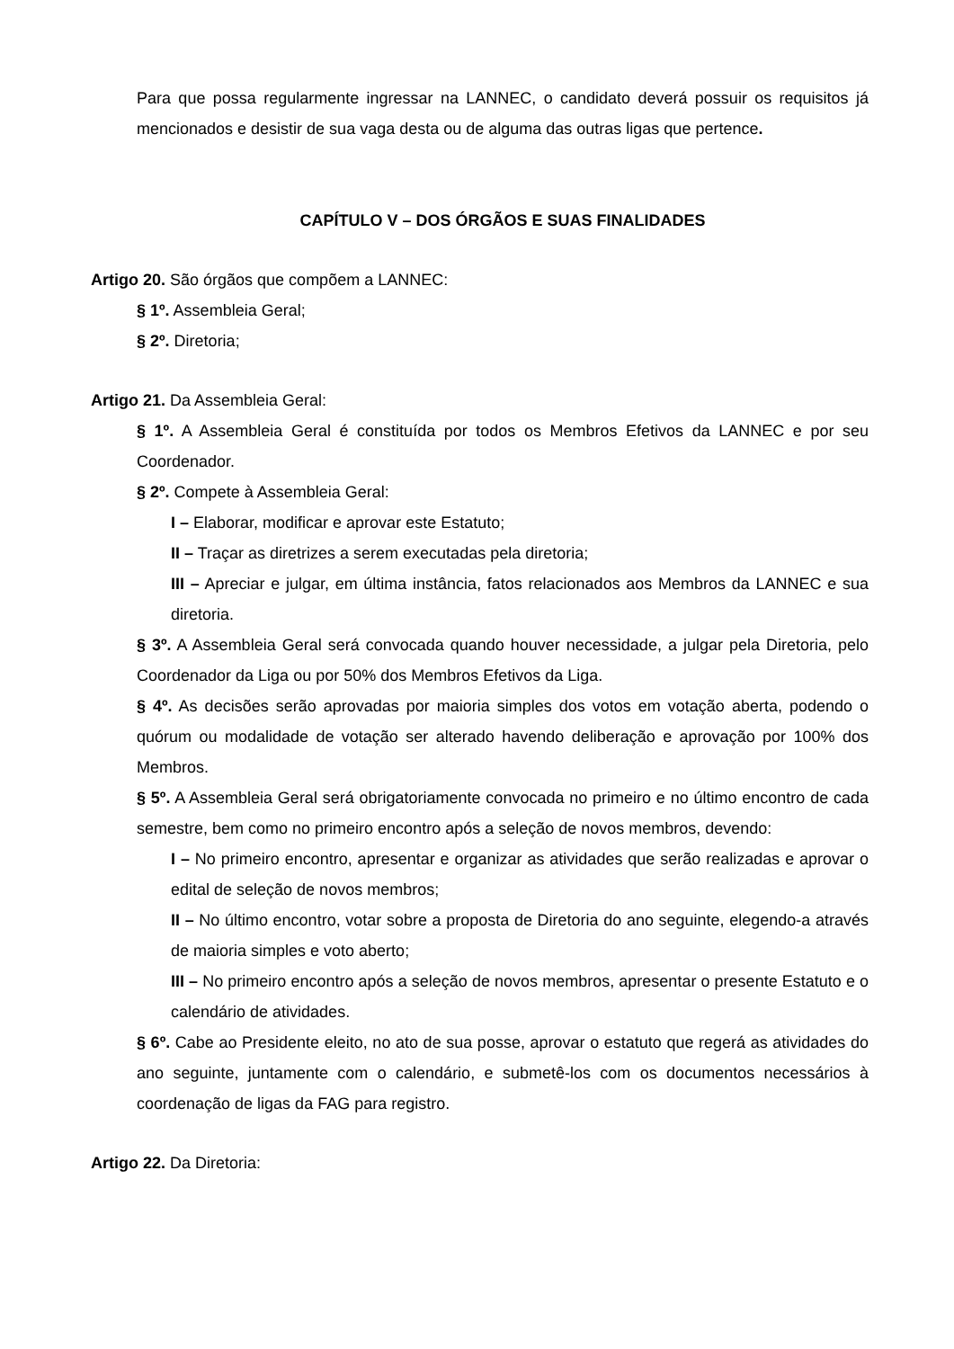Para que possa regularmente ingressar na LANNEC, o candidato deverá possuir os requisitos já mencionados e desistir de sua vaga desta ou de alguma das outras ligas que pertence.
CAPÍTULO V – DOS ÓRGÃOS E SUAS FINALIDADES
Artigo 20. São órgãos que compõem a LANNEC:
§ 1º. Assembleia Geral;
§ 2º. Diretoria;
Artigo 21. Da Assembleia Geral:
§ 1º. A Assembleia Geral é constituída por todos os Membros Efetivos da LANNEC e por seu Coordenador.
§ 2º. Compete à Assembleia Geral:
I – Elaborar, modificar e aprovar este Estatuto;
II – Traçar as diretrizes a serem executadas pela diretoria;
III – Apreciar e julgar, em última instância, fatos relacionados aos Membros da LANNEC e sua diretoria.
§ 3º. A Assembleia Geral será convocada quando houver necessidade, a julgar pela Diretoria, pelo Coordenador da Liga ou por 50% dos Membros Efetivos da Liga.
§ 4º. As decisões serão aprovadas por maioria simples dos votos em votação aberta, podendo o quórum ou modalidade de votação ser alterado havendo deliberação e aprovação por 100% dos Membros.
§ 5º. A Assembleia Geral será obrigatoriamente convocada no primeiro e no último encontro de cada semestre, bem como no primeiro encontro após a seleção de novos membros, devendo:
I – No primeiro encontro, apresentar e organizar as atividades que serão realizadas e aprovar o edital de seleção de novos membros;
II – No último encontro, votar sobre a proposta de Diretoria do ano seguinte, elegendo-a através de maioria simples e voto aberto;
III – No primeiro encontro após a seleção de novos membros, apresentar o presente Estatuto e o calendário de atividades.
§ 6º. Cabe ao Presidente eleito, no ato de sua posse, aprovar o estatuto que regerá as atividades do ano seguinte, juntamente com o calendário, e submetê-los com os documentos necessários à coordenação de ligas da FAG para registro.
Artigo 22. Da Diretoria: